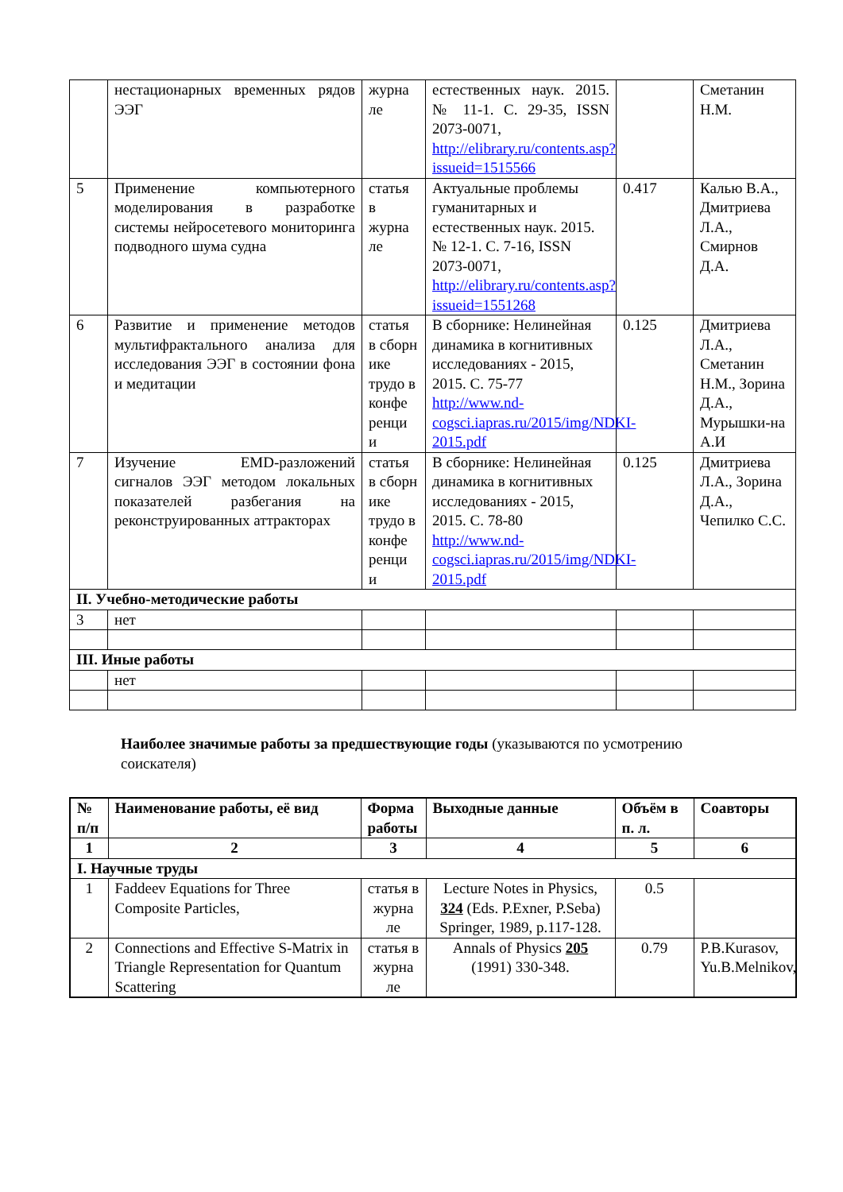| | нестационарных временных рядов ЭЭГ | журна ле | естественных наук. 2015. № 11-1. С. 29-35, ISSN 2073-0071, http://elibrary.ru/contents.asp?issueid=1515566 | | Сметанин Н.М. |
| 5 | Применение компьютерного моделирования в разработке системы нейросетевого мониторинга подводного шума судна | статья в журна ле | Актуальные проблемы гуманитарных и естественных наук. 2015. № 12-1. С. 7-16, ISSN 2073-0071, http://elibrary.ru/contents.asp?issueid=1551268 | 0.417 | Калью В.А., Дмитриева Л.А., Смирнов Д.А. |
| 6 | Развитие и применение методов мультифрактального анализа для исследования ЭЭГ в состоянии фона и медитации | статья в сборн ике трудо в конфе ренци и | В сборнике: Нелинейная динамика в когнитивных исследованиях - 2015, 2015. С. 75-77 http://www.nd-cogsci.iapras.ru/2015/img/NDKI-2015.pdf | 0.125 | Дмитриева Л.А., Сметанин Н.М., Зорина Д.А., Мурышки-на А.И |
| 7 | Изучение EMD-разложений сигналов ЭЭГ методом локальных показателей разбегания на реконструированных аттракторах | статья в сборн ике трудо в конфе ренци и | В сборнике: Нелинейная динамика в когнитивных исследованиях - 2015, 2015. С. 78-80 http://www.nd-cogsci.iapras.ru/2015/img/NDKI-2015.pdf | 0.125 | Дмитриева Л.А., Зорина Д.А., Чепилко С.С. |
| II. Учебно-методические работы | | | | | |
| 3 | нет | | | | |
| III. Иные работы | | | | | |
| | нет | | | | |
Наиболее значимые работы за предшествующие годы (указываются по усмотрению соискателя)
| № п/п | Наименование работы, её вид | Форма работы | Выходные данные | Объём в п. л. | Соавторы |
| --- | --- | --- | --- | --- | --- |
| 1 | 2 | 3 | 4 | 5 | 6 |
| I. Научные труды | | | | | |
| 1 | Faddeev Equations for Three Composite Particles, | статья в журна ле | Lecture Notes in Physics, 324 (Eds. P.Exner, P.Seba) Springer, 1989, p.117-128. | 0.5 | |
| 2 | Connections and Effective S-Matrix in Triangle Representation for Quantum Scattering | статья в журна ле | Annals of Physics 205 (1991) 330-348. | 0.79 | P.B.Kurasov, Yu.B.Melnikov, |